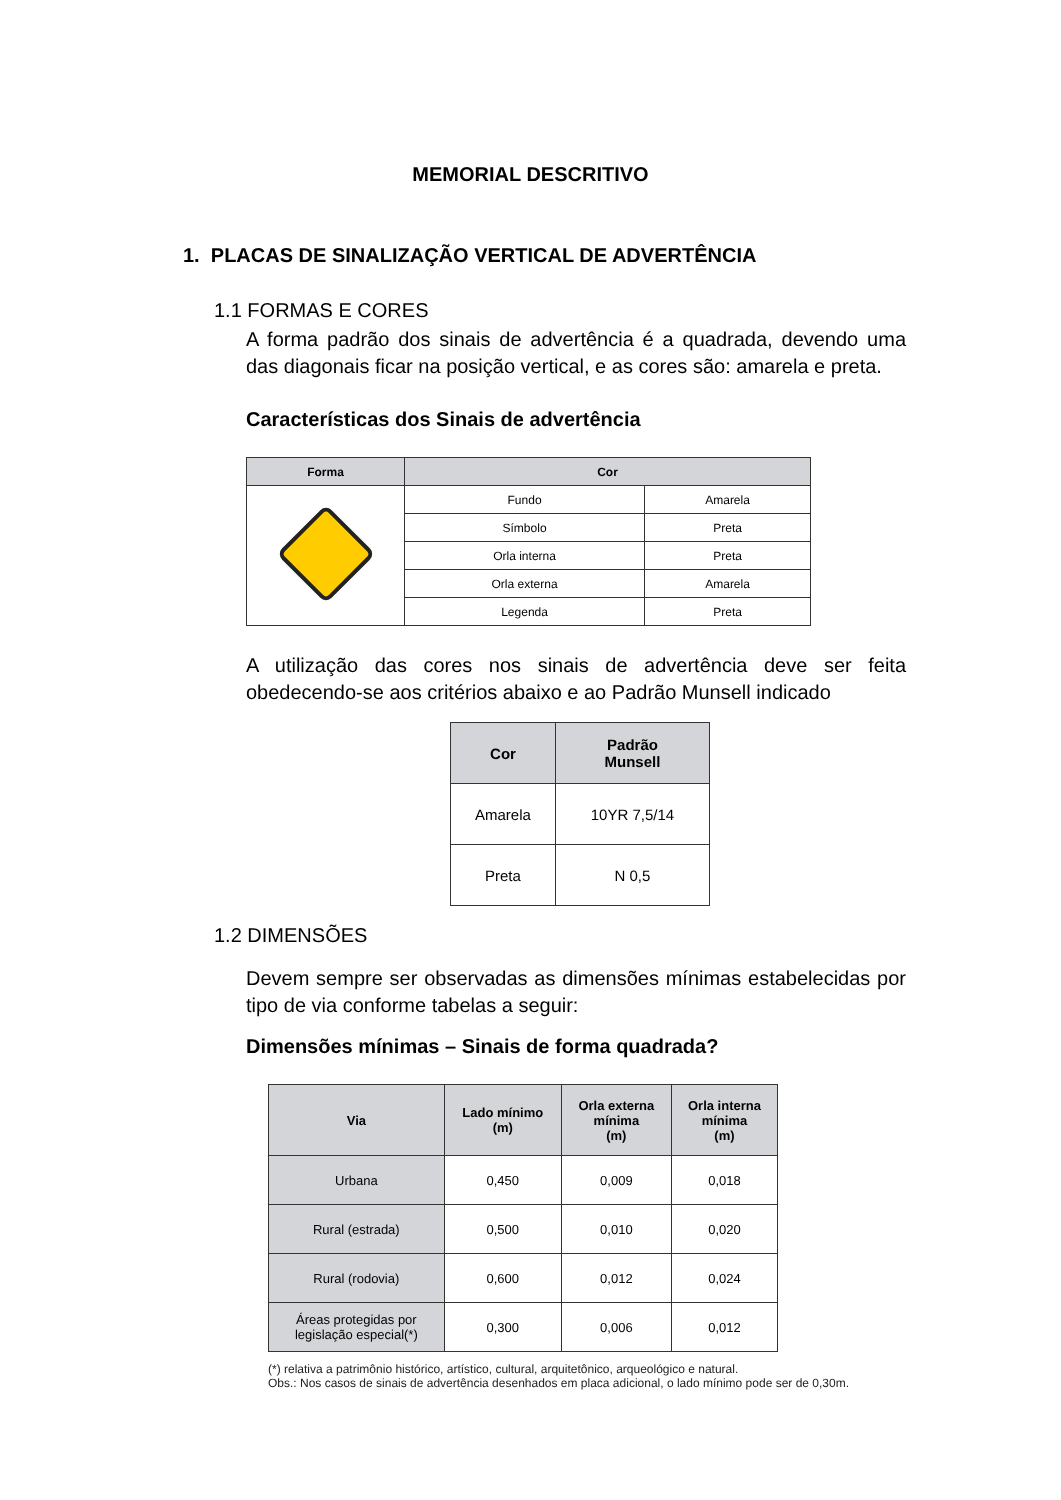MEMORIAL DESCRITIVO
1. PLACAS DE SINALIZAÇÃO VERTICAL DE ADVERTÊNCIA
1.1 FORMAS E CORES
A forma padrão dos sinais de advertência é a quadrada, devendo uma das diagonais ficar na posição vertical, e as cores são: amarela e preta.
Características dos Sinais de advertência
| Forma | Cor | |
| --- | --- | --- |
| | Fundo | Amarela |
| | Símbolo | Preta |
| | Orla interna | Preta |
| | Orla externa | Amarela |
| | Legenda | Preta |
A utilização das cores nos sinais de advertência deve ser feita obedecendo-se aos critérios abaixo e ao Padrão Munsell indicado
| Cor | Padrão Munsell |
| --- | --- |
| Amarela | 10YR 7,5/14 |
| Preta | N 0,5 |
1.2 DIMENSÕES
Devem sempre ser observadas as dimensões mínimas estabelecidas por tipo de via conforme tabelas a seguir:
Dimensões mínimas – Sinais de forma quadrada?
| Via | Lado mínimo (m) | Orla externa mínima (m) | Orla interna mínima (m) |
| --- | --- | --- | --- |
| Urbana | 0,450 | 0,009 | 0,018 |
| Rural (estrada) | 0,500 | 0,010 | 0,020 |
| Rural (rodovia) | 0,600 | 0,012 | 0,024 |
| Áreas protegidas por legislação especial(*) | 0,300 | 0,006 | 0,012 |
(*) relativa a patrimônio histórico, artístico, cultural, arquitetônico, arqueológico e natural.
Obs.: Nos casos de sinais de advertência desenhados em placa adicional, o lado mínimo pode ser de 0,30m.